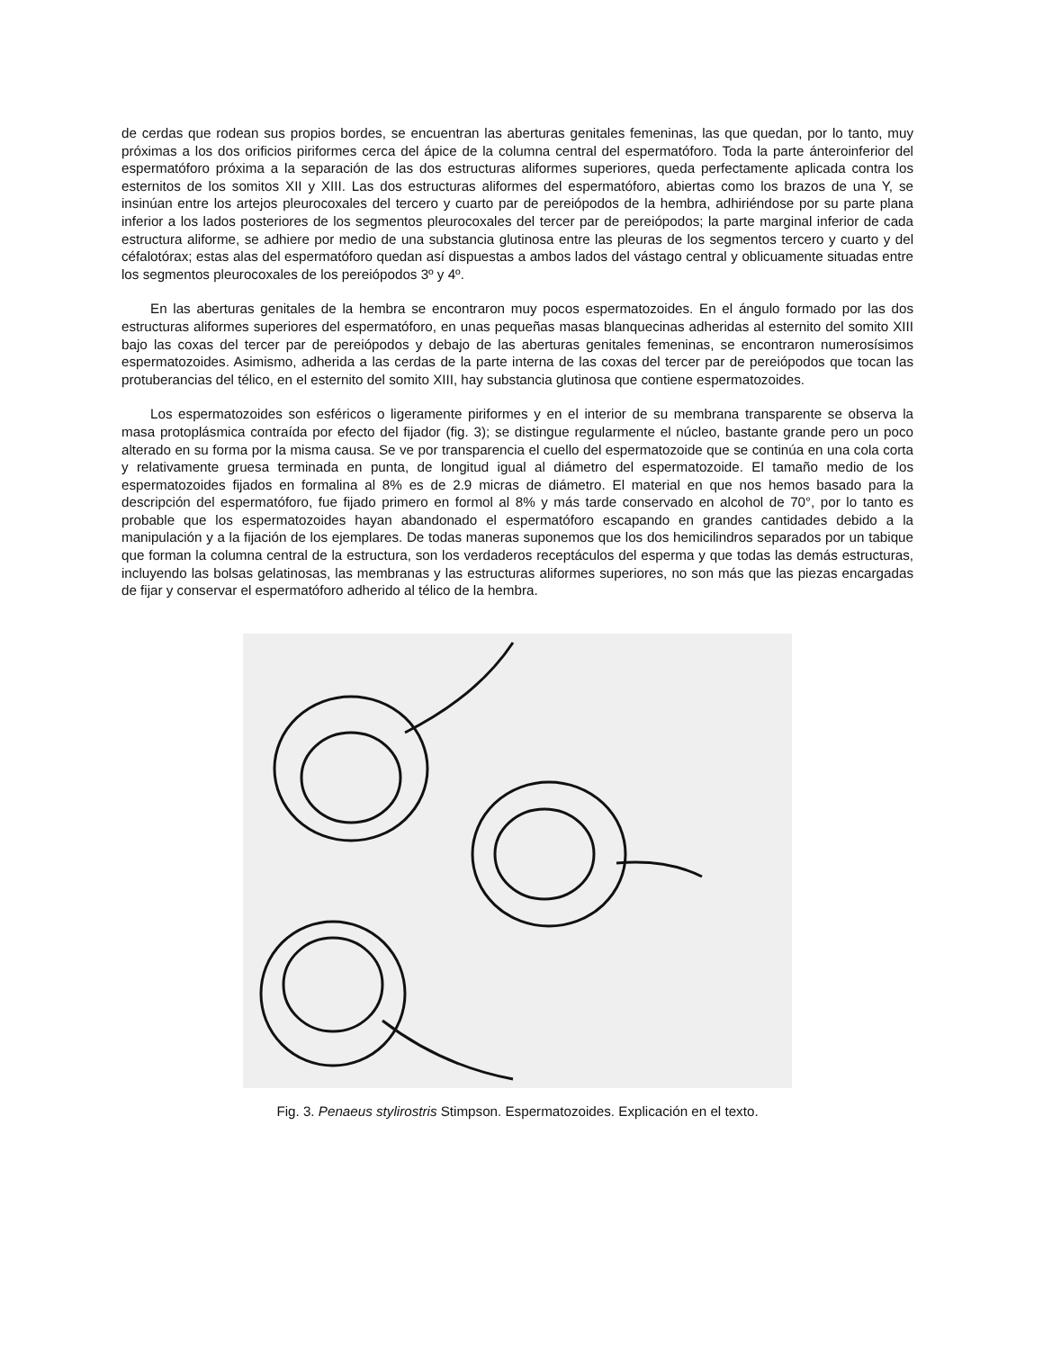de cerdas que rodean sus propios bordes, se encuentran las aberturas genitales femeninas, las que quedan, por lo tanto, muy próximas a los dos orificios piriformes cerca del ápice de la columna central del espermatóforo. Toda la parte ánteroinferior del espermatóforo próxima a la separación de las dos estructuras aliformes superiores, queda perfectamente aplicada contra los esternitos de los somitos XII y XIII. Las dos estructuras aliformes del espermatóforo, abiertas como los brazos de una Y, se insinúan entre los artejos pleurocoxales del tercero y cuarto par de pereiópodos de la hembra, adhiriéndose por su parte plana inferior a los lados posteriores de los segmentos pleurocoxales del tercer par de pereiópodos; la parte marginal inferior de cada estructura aliforme, se adhiere por medio de una substancia glutinosa entre las pleuras de los segmentos tercero y cuarto y del céfalotórax; estas alas del espermatóforo quedan así dispuestas a ambos lados del vástago central y oblicuamente situadas entre los segmentos pleurocoxales de los pereiópodos 3º y 4º.
En las aberturas genitales de la hembra se encontraron muy pocos espermatozoides. En el ángulo formado por las dos estructuras aliformes superiores del espermatóforo, en unas pequeñas masas blanquecinas adheridas al esternito del somito XIII bajo las coxas del tercer par de pereiópodos y debajo de las aberturas genitales femeninas, se encontraron numerosísimos espermatozoides. Asimismo, adherida a las cerdas de la parte interna de las coxas del tercer par de pereiópodos que tocan las protuberancias del télico, en el esternito del somito XIII, hay substancia glutinosa que contiene espermatozoides.
Los espermatozoides son esféricos o ligeramente piriformes y en el interior de su membrana transparente se observa la masa protoplásmica contraída por efecto del fijador (fig. 3); se distingue regularmente el núcleo, bastante grande pero un poco alterado en su forma por la misma causa. Se ve por transparencia el cuello del espermatozoide que se continúa en una cola corta y relativamente gruesa terminada en punta, de longitud igual al diámetro del espermatozoide. El tamaño medio de los espermatozoides fijados en formalina al 8% es de 2.9 micras de diámetro. El material en que nos hemos basado para la descripción del espermatóforo, fue fijado primero en formol al 8% y más tarde conservado en alcohol de 70°, por lo tanto es probable que los espermatozoides hayan abandonado el espermatóforo escapando en grandes cantidades debido a la manipulación y a la fijación de los ejemplares. De todas maneras suponemos que los dos hemicilindros separados por un tabique que forman la columna central de la estructura, son los verdaderos receptáculos del esperma y que todas las demás estructuras, incluyendo las bolsas gelatinosas, las membranas y las estructuras aliformes superiores, no son más que las piezas encargadas de fijar y conservar el espermatóforo adherido al télico de la hembra.
Fig. 3. Penaeus stylirostris Stimpson. Espermatozoides. Explicación en el texto.